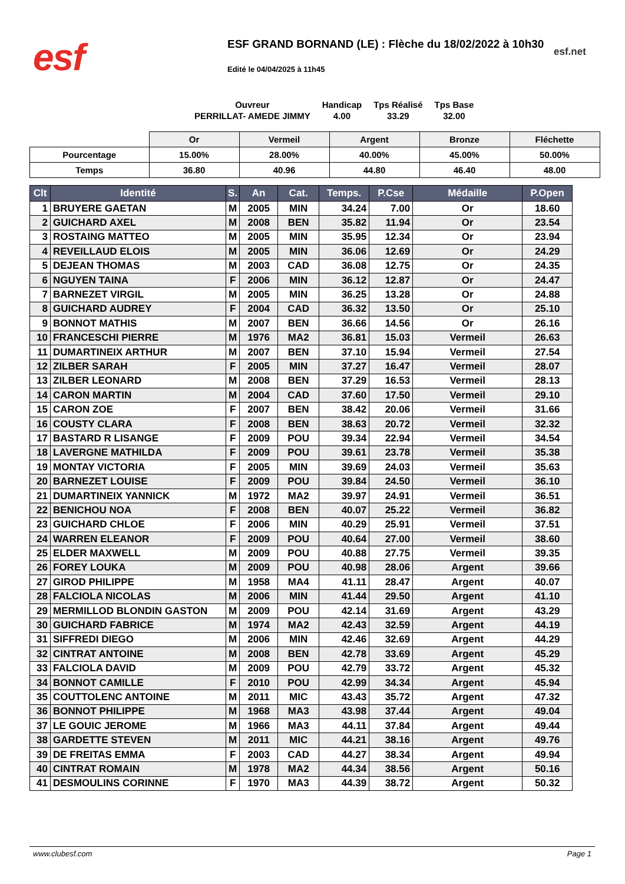esf
ESF GRAND BORNAND (LE) : Flèche du 18/02/2022 à 10h30
esf.net
Edité le 04/04/2025 à 11h45
| Ouvreur | Handicap | Tps Réalisé | Tps Base |
| PERRILLAT- AMEDE JIMMY | 4.00 | 33.29 | 32.00 |
| | Or | Vermeil | Argent | Bronze | Fléchette |
| Pourcentage | 15.00% | 28.00% | 40.00% | 45.00% | 50.00% |
| Temps | 36.80 | 40.96 | 44.80 | 46.40 | 48.00 |
| Clt | Identité | S. | An | Cat. | Temps. | P.Cse | Médaille | P.Open |
| --- | --- | --- | --- | --- | --- | --- | --- | --- |
| 1 | BRUYERE GAETAN | M | 2005 | MIN | 34.24 | 7.00 | Or | 18.60 |
| 2 | GUICHARD AXEL | M | 2008 | BEN | 35.82 | 11.94 | Or | 23.54 |
| 3 | ROSTAING MATTEO | M | 2005 | MIN | 35.95 | 12.34 | Or | 23.94 |
| 4 | REVEILLAUD ELOIS | M | 2005 | MIN | 36.06 | 12.69 | Or | 24.29 |
| 5 | DEJEAN THOMAS | M | 2003 | CAD | 36.08 | 12.75 | Or | 24.35 |
| 6 | NGUYEN TAINA | F | 2006 | MIN | 36.12 | 12.87 | Or | 24.47 |
| 7 | BARNEZET VIRGIL | M | 2005 | MIN | 36.25 | 13.28 | Or | 24.88 |
| 8 | GUICHARD AUDREY | F | 2004 | CAD | 36.32 | 13.50 | Or | 25.10 |
| 9 | BONNOT MATHIS | M | 2007 | BEN | 36.66 | 14.56 | Or | 26.16 |
| 10 | FRANCESCHI PIERRE | M | 1976 | MA2 | 36.81 | 15.03 | Vermeil | 26.63 |
| 11 | DUMARTINEIX ARTHUR | M | 2007 | BEN | 37.10 | 15.94 | Vermeil | 27.54 |
| 12 | ZILBER SARAH | F | 2005 | MIN | 37.27 | 16.47 | Vermeil | 28.07 |
| 13 | ZILBER LEONARD | M | 2008 | BEN | 37.29 | 16.53 | Vermeil | 28.13 |
| 14 | CARON MARTIN | M | 2004 | CAD | 37.60 | 17.50 | Vermeil | 29.10 |
| 15 | CARON ZOE | F | 2007 | BEN | 38.42 | 20.06 | Vermeil | 31.66 |
| 16 | COUSTY CLARA | F | 2008 | BEN | 38.63 | 20.72 | Vermeil | 32.32 |
| 17 | BASTARD R LISANGE | F | 2009 | POU | 39.34 | 22.94 | Vermeil | 34.54 |
| 18 | LAVERGNE MATHILDA | F | 2009 | POU | 39.61 | 23.78 | Vermeil | 35.38 |
| 19 | MONTAY VICTORIA | F | 2005 | MIN | 39.69 | 24.03 | Vermeil | 35.63 |
| 20 | BARNEZET LOUISE | F | 2009 | POU | 39.84 | 24.50 | Vermeil | 36.10 |
| 21 | DUMARTINEIX YANNICK | M | 1972 | MA2 | 39.97 | 24.91 | Vermeil | 36.51 |
| 22 | BENICHOU NOA | F | 2008 | BEN | 40.07 | 25.22 | Vermeil | 36.82 |
| 23 | GUICHARD CHLOE | F | 2006 | MIN | 40.29 | 25.91 | Vermeil | 37.51 |
| 24 | WARREN ELEANOR | F | 2009 | POU | 40.64 | 27.00 | Vermeil | 38.60 |
| 25 | ELDER MAXWELL | M | 2009 | POU | 40.88 | 27.75 | Vermeil | 39.35 |
| 26 | FOREY LOUKA | M | 2009 | POU | 40.98 | 28.06 | Argent | 39.66 |
| 27 | GIROD PHILIPPE | M | 1958 | MA4 | 41.11 | 28.47 | Argent | 40.07 |
| 28 | FALCIOLA NICOLAS | M | 2006 | MIN | 41.44 | 29.50 | Argent | 41.10 |
| 29 | MERMILLOD BLONDIN GASTON | M | 2009 | POU | 42.14 | 31.69 | Argent | 43.29 |
| 30 | GUICHARD FABRICE | M | 1974 | MA2 | 42.43 | 32.59 | Argent | 44.19 |
| 31 | SIFFREDI DIEGO | M | 2006 | MIN | 42.46 | 32.69 | Argent | 44.29 |
| 32 | CINTRAT ANTOINE | M | 2008 | BEN | 42.78 | 33.69 | Argent | 45.29 |
| 33 | FALCIOLA DAVID | M | 2009 | POU | 42.79 | 33.72 | Argent | 45.32 |
| 34 | BONNOT CAMILLE | F | 2010 | POU | 42.99 | 34.34 | Argent | 45.94 |
| 35 | COUTTOLENC ANTOINE | M | 2011 | MIC | 43.43 | 35.72 | Argent | 47.32 |
| 36 | BONNOT PHILIPPE | M | 1968 | MA3 | 43.98 | 37.44 | Argent | 49.04 |
| 37 | LE GOUIC JEROME | M | 1966 | MA3 | 44.11 | 37.84 | Argent | 49.44 |
| 38 | GARDETTE STEVEN | M | 2011 | MIC | 44.21 | 38.16 | Argent | 49.76 |
| 39 | DE FREITAS EMMA | F | 2003 | CAD | 44.27 | 38.34 | Argent | 49.94 |
| 40 | CINTRAT ROMAIN | M | 1978 | MA2 | 44.34 | 38.56 | Argent | 50.16 |
| 41 | DESMOULINS CORINNE | F | 1970 | MA3 | 44.39 | 38.72 | Argent | 50.32 |
www.clubesf.com Page 1